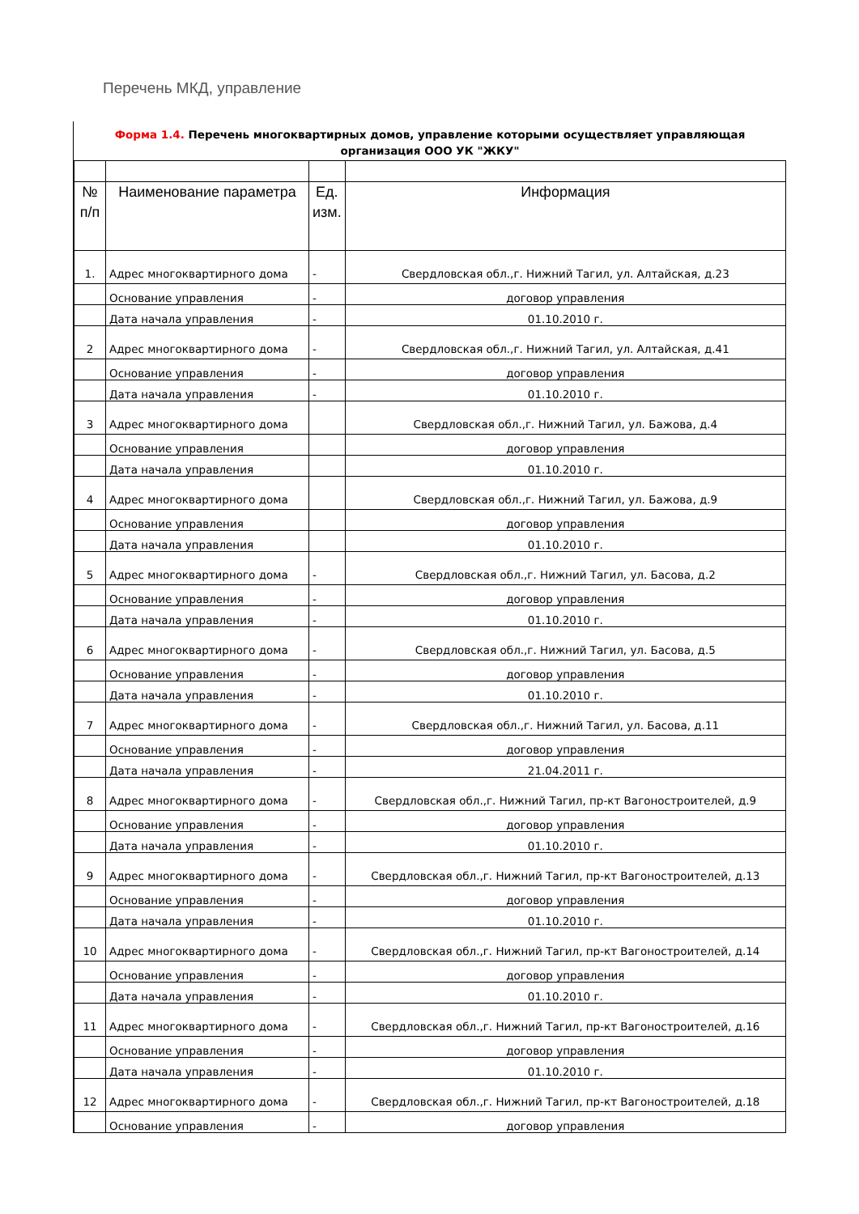Перечень МКД, управление
Форма 1.4. Перечень многоквартирных домов, управление которыми осуществляет управляющая организация ООО УК "ЖКУ"
| № п/п | Наименование параметра | Ед. изм. | Информация |
| 1. | Адрес многоквартирного дома | - | Свердловская обл.,г. Нижний Тагил, ул. Алтайская, д.23 |
| | Основание управления | - | договор управления |
| | Дата начала управления | - | 01.10.2010 г. |
| 2 | Адрес многоквартирного дома | - | Свердловская обл.,г. Нижний Тагил, ул. Алтайская, д.41 |
| | Основание управления | - | договор управления |
| | Дата начала управления | - | 01.10.2010 г. |
| 3 | Адрес многоквартирного дома | | Свердловская обл.,г. Нижний Тагил, ул. Бажова, д.4 |
| | Основание управления | | договор управления |
| | Дата начала управления | | 01.10.2010 г. |
| 4 | Адрес многоквартирного дома | | Свердловская обл.,г. Нижний Тагил, ул. Бажова, д.9 |
| | Основание управления | | договор управления |
| | Дата начала управления | | 01.10.2010 г. |
| 5 | Адрес многоквартирного дома | - | Свердловская обл.,г. Нижний Тагил, ул. Басова, д.2 |
| | Основание управления | - | договор управления |
| | Дата начала управления | - | 01.10.2010 г. |
| 6 | Адрес многоквартирного дома | - | Свердловская обл.,г. Нижний Тагил, ул. Басова, д.5 |
| | Основание управления | - | договор управления |
| | Дата начала управления | - | 01.10.2010 г. |
| 7 | Адрес многоквартирного дома | - | Свердловская обл.,г. Нижний Тагил, ул. Басова, д.11 |
| | Основание управления | - | договор управления |
| | Дата начала управления | - | 21.04.2011 г. |
| 8 | Адрес многоквартирного дома | - | Свердловская обл.,г. Нижний Тагил, пр-кт Вагоностроителей, д.9 |
| | Основание управления | - | договор управления |
| | Дата начала управления | - | 01.10.2010 г. |
| 9 | Адрес многоквартирного дома | - | Свердловская обл.,г. Нижний Тагил, пр-кт Вагоностроителей, д.13 |
| | Основание управления | - | договор управления |
| | Дата начала управления | - | 01.10.2010 г. |
| 10 | Адрес многоквартирного дома | - | Свердловская обл.,г. Нижний Тагил, пр-кт Вагоностроителей, д.14 |
| | Основание управления | - | договор управления |
| | Дата начала управления | - | 01.10.2010 г. |
| 11 | Адрес многоквартирного дома | - | Свердловская обл.,г. Нижний Тагил, пр-кт Вагоностроителей, д.16 |
| | Основание управления | - | договор управления |
| | Дата начала управления | - | 01.10.2010 г. |
| 12 | Адрес многоквартирного дома | - | Свердловская обл.,г. Нижний Тагил, пр-кт Вагоностроителей, д.18 |
| | Основание управления | - | договор управления |